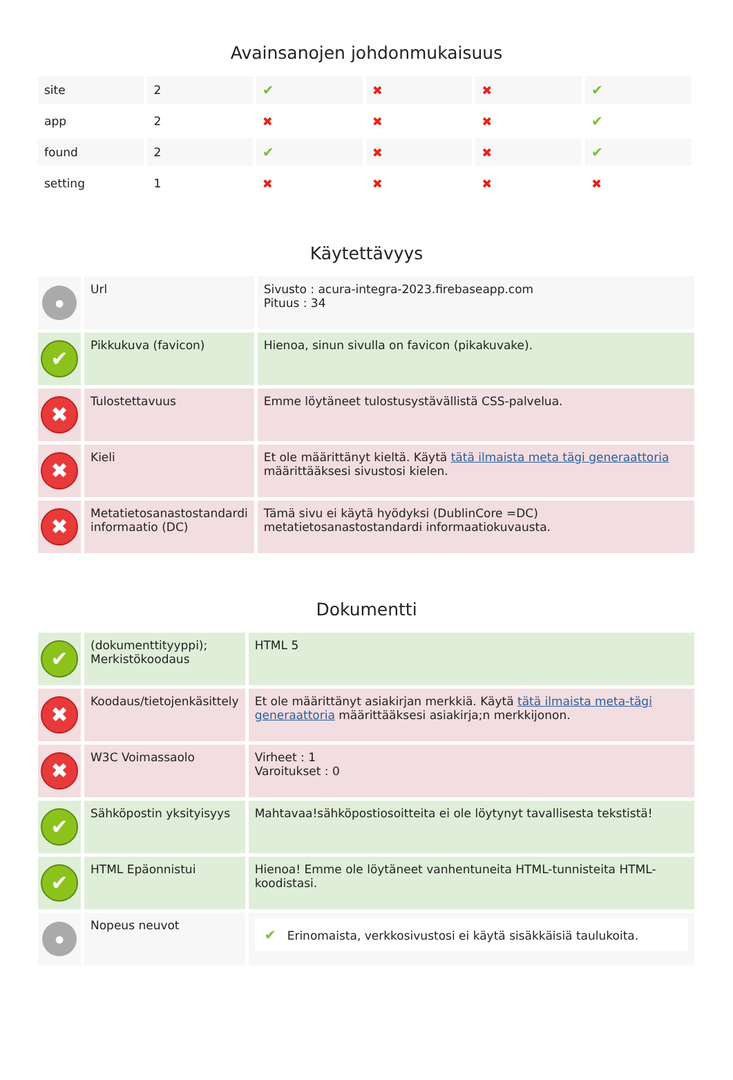Avainsanojen johdonmukaisuus
| site | 2 | ✔ | ✖ | ✖ | ✔ |
| app | 2 | ✖ | ✖ | ✖ | ✔ |
| found | 2 | ✔ | ✖ | ✖ | ✔ |
| setting | 1 | ✖ | ✖ | ✖ | ✖ |
Käytettävyys
| ● | Url | Sivusto : acura-integra-2023.firebaseapp.com Pituus : 34 |
| ✔ | Pikkukuva (favicon) | Hienoa, sinun sivulla on favicon (pikakuvake). |
| ✖ | Tulostettavuus | Emme löytäneet tulostusystävällistä CSS-palvelua. |
| ✖ | Kieli | Et ole määrittänyt kieltä. Käytä tätä ilmaista meta tägi generaattoria määrittääksesi sivustosi kielen. |
| ✖ | Metatietosanastostandardi informaatio (DC) | Tämä sivu ei käytä hyödyksi (DublinCore =DC) metatietosanastostandardi informaatiokuvausta. |
Dokumentti
| ✔ | (dokumenttityyppi); Merkistökoodaus | HTML 5 |
| ✖ | Koodaus/tietojenkäsittely | Et ole määrittänyt asiakirjan merkkiä. Käytä tätä ilmaista meta-tägi generaattoria määrittääksesi asiakirja;n merkkijonon. |
| ✖ | W3C Voimassaolo | Virheet : 1 Varoitukset : 0 |
| ✔ | Sähköpostin yksityisyys | Mahtavaa!sähköpostiosoitteita ei ole löytynyt tavallisesta tekstistä! |
| ✔ | HTML Epäonnistui | Hienoa! Emme ole löytäneet vanhentuneita HTML-tunnisteita HTML-koodistasi. |
| ● | Nopeus neuvot | ✔ Erinomaista, verkkosivustosi ei käytä sisäkkäisiä taulukoita. |